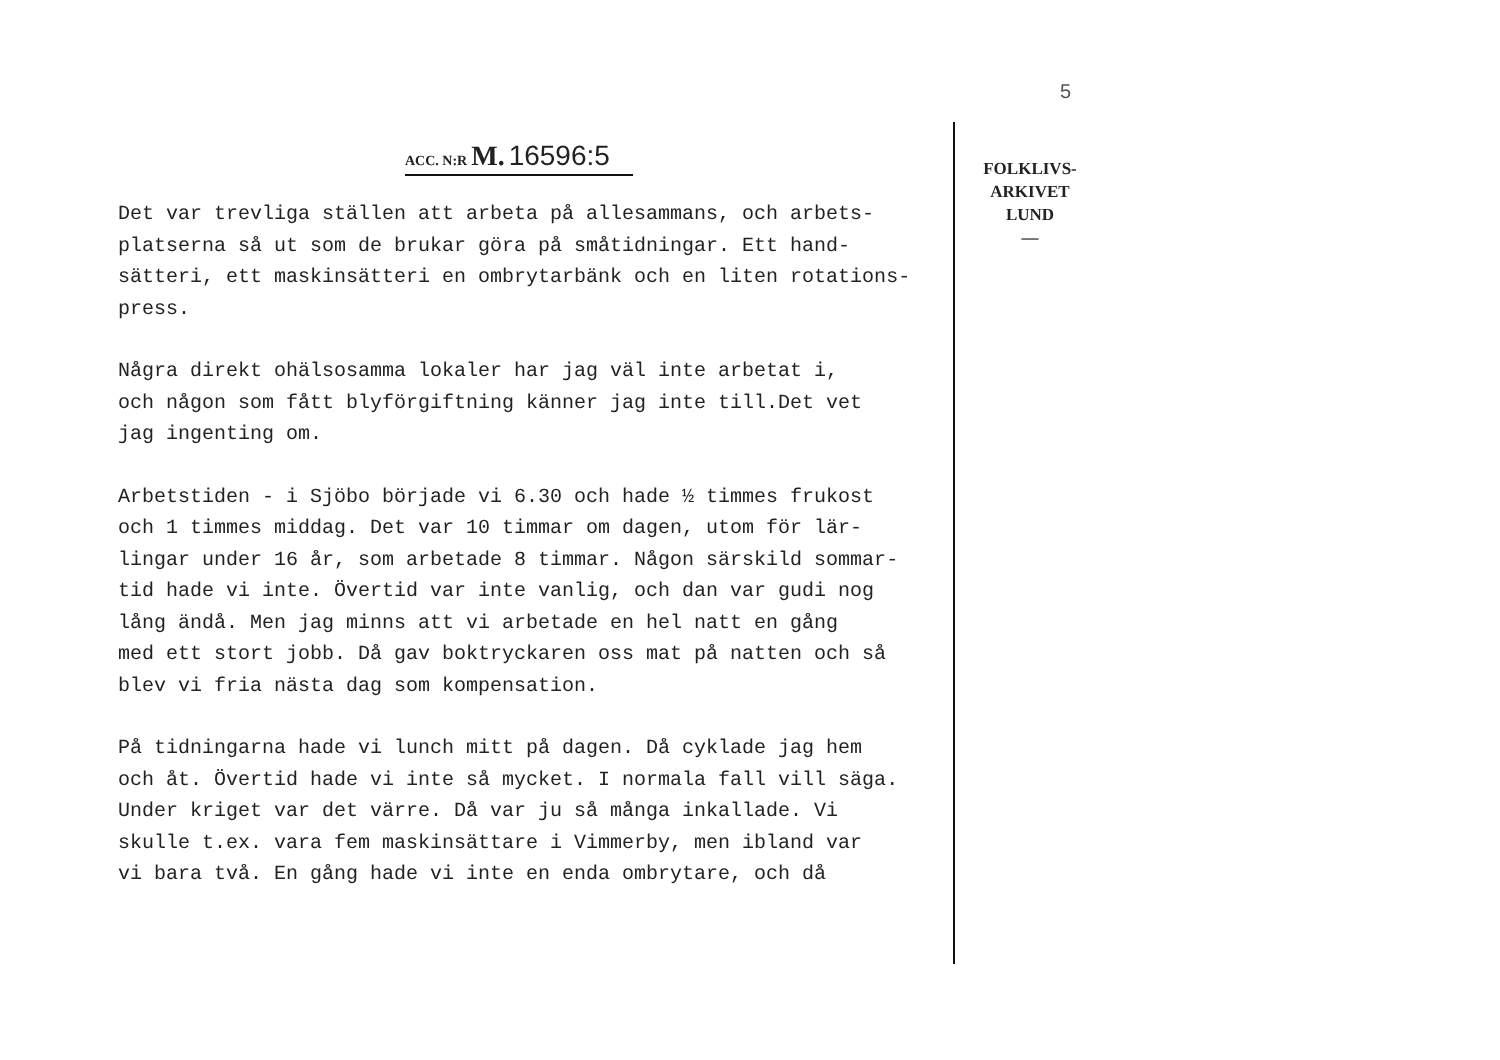5
ACC. N:R M. 16596:5
FOLKLIVS-
ARKIVET
LUND
—
Det var trevliga ställen att arbeta på allesammans, och arbets-
platserna så ut som de brukar göra på småtidningar. Ett hand-
sätteri, ett maskinsätteri en ombrytarbänk och en liten rotations-
press.
Några direkt ohälsosamma lokaler har jag väl inte arbetat i,
och någon som fått blyförgiftning känner jag inte till.Det vet
jag ingenting om.
Arbetstiden - i Sjöbo började vi 6.30 och hade ½ timmes frukost
och 1 timmes middag. Det var 10 timmar om dagen, utom för lär-
lingar under 16 år, som arbetade 8 timmar. Någon särskild sommar-
tid hade vi inte. Övertid var inte vanlig, och dan var gudi nog
lång ändå. Men jag minns att vi arbetade en hel natt en gång
med ett stort jobb. Då gav boktryckaren oss mat på natten och så
blev vi fria nästa dag som kompensation.
På tidningarna hade vi lunch mitt på dagen. Då cyklade jag hem
och åt. Övertid hade vi inte så mycket. I normala fall vill säga.
Under kriget var det värre. Då var ju så många inkallade. Vi
skulle t.ex. vara fem maskinsättare i Vimmerby, men ibland var
vi bara två. En gång hade vi inte en enda ombrytare, och då